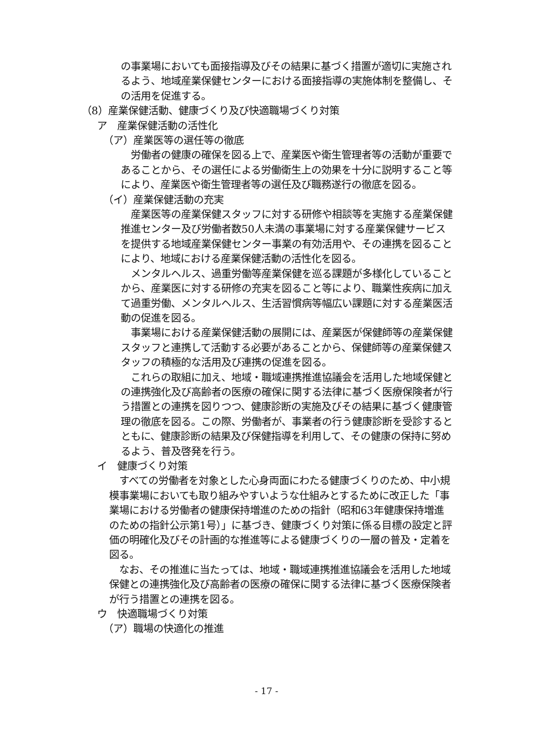の事業場においても面接指導及びその結果に基づく措置が適切に実施されるよう、地域産業保健センターにおける面接指導の実施体制を整備し、その活用を促進する。
（8）産業保健活動、健康づくり及び快適職場づくり対策
ア　産業保健活動の活性化
（ア）産業医等の選任等の徹底
労働者の健康の確保を図る上で、産業医や衛生管理者等の活動が重要であることから、その選任による労働衛生上の効果を十分に説明すること等により、産業医や衛生管理者等の選任及び職務遂行の徹底を図る。
（イ）産業保健活動の充実
産業医等の産業保健スタッフに対する研修や相談等を実施する産業保健推進センター及び労働者数50人未満の事業場に対する産業保健サービスを提供する地域産業保健センター事業の有効活用や、その連携を図ることにより、地域における産業保健活動の活性化を図る。
メンタルヘルス、過重労働等産業保健を巡る課題が多様化していることから、産業医に対する研修の充実を図ること等により、職業性疾病に加えて過重労働、メンタルヘルス、生活習慣病等幅広い課題に対する産業医活動の促進を図る。
事業場における産業保健活動の展開には、産業医が保健師等の産業保健スタッフと連携して活動する必要があることから、保健師等の産業保健スタッフの積極的な活用及び連携の促進を図る。
これらの取組に加え、地域・職域連携推進協議会を活用した地域保健との連携強化及び高齢者の医療の確保に関する法律に基づく医療保険者が行う措置との連携を図りつつ、健康診断の実施及びその結果に基づく健康管理の徹底を図る。この際、労働者が、事業者の行う健康診断を受診するとともに、健康診断の結果及び保健指導を利用して、その健康の保持に努めるよう、普及啓発を行う。
イ　健康づくり対策
すべての労働者を対象とした心身両面にわたる健康づくりのため、中小規模事業場においても取り組みやすいような仕組みとするために改正した「事業場における労働者の健康保持増進のための指針（昭和63年健康保持増進のための指針公示第1号）」に基づき、健康づくり対策に係る目標の設定と評価の明確化及びその計画的な推進等による健康づくりの一層の普及・定着を図る。
なお、その推進に当たっては、地域・職域連携推進協議会を活用した地域保健との連携強化及び高齢者の医療の確保に関する法律に基づく医療保険者が行う措置との連携を図る。
ウ　快適職場づくり対策
（ア）職場の快適化の推進
- 17 -